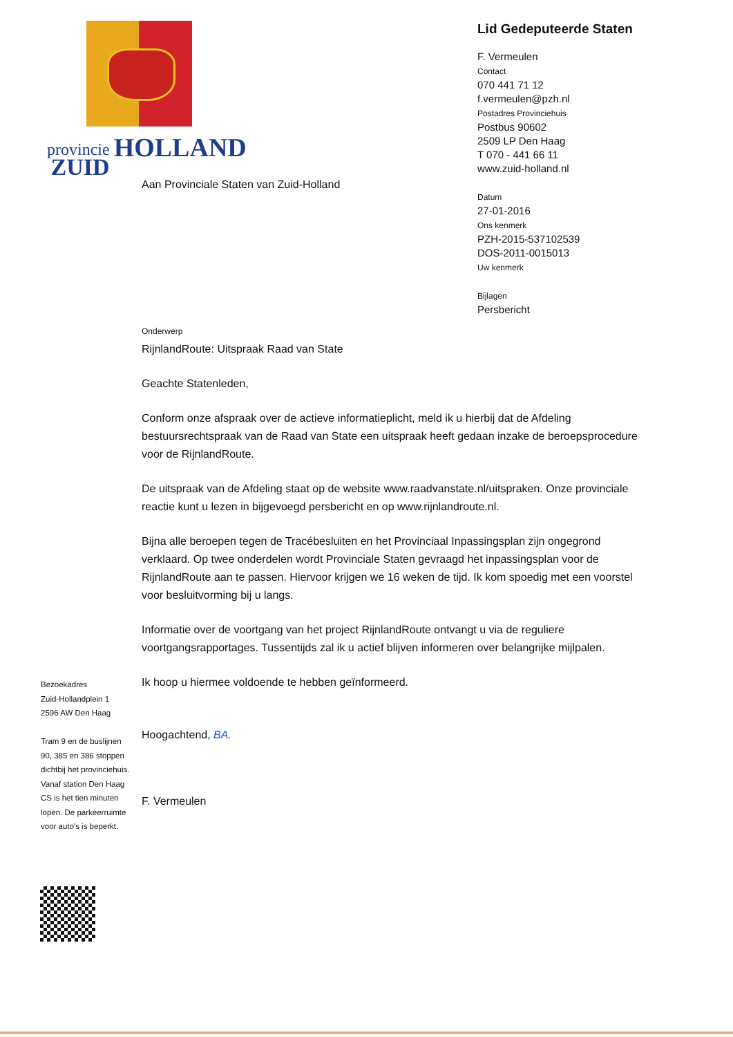provincie
ZUID
HOLLAND
Lid Gedeputeerde Staten
F. Vermeulen
Contact
070 441 71 12
f.vermeulen@pzh.nl
Postadres Provinciehuis
Postbus 90602
2509 LP Den Haag
T 070 - 441 66 11
www.zuid-holland.nl
Datum
27-01-2016
Ons kenmerk
PZH-2015-537102539
DOS-2011-0015013
Uw kenmerk
Bijlagen
Persbericht
Aan Provinciale Staten van Zuid-Holland
Onderwerp
RijnlandRoute: Uitspraak Raad van State
Geachte Statenleden,
Conform onze afspraak over de actieve informatieplicht, meld ik u hierbij dat de Afdeling bestuursrechtspraak van de Raad van State een uitspraak heeft gedaan inzake de beroepsprocedure voor de RijnlandRoute.
De uitspraak van de Afdeling staat op de website www.raadvanstate.nl/uitspraken. Onze provinciale reactie kunt u lezen in bijgevoegd persbericht en op www.rijnlandroute.nl.
Bijna alle beroepen tegen de Tracébesluiten en het Provinciaal Inpassingsplan zijn ongegrond verklaard. Op twee onderdelen wordt Provinciale Staten gevraagd het inpassingsplan voor de RijnlandRoute aan te passen. Hiervoor krijgen we 16 weken de tijd. Ik kom spoedig met een voorstel voor besluitvorming bij u langs.
Informatie over de voortgang van het project RijnlandRoute ontvangt u via de reguliere voortgangsrapportages. Tussentijds zal ik u actief blijven informeren over belangrijke mijlpalen.
Ik hoop u hiermee voldoende te hebben geïnformeerd.
Hoogachtend, BA.
F. Vermeulen
Bezoekadres
Zuid-Hollandplein 1
2596 AW Den Haag
Tram 9 en de buslijnen 90, 385 en 386 stoppen dichtbij het provinciehuis. Vanaf station Den Haag CS is het tien minuten lopen. De parkeerruimte voor auto's is beperkt.